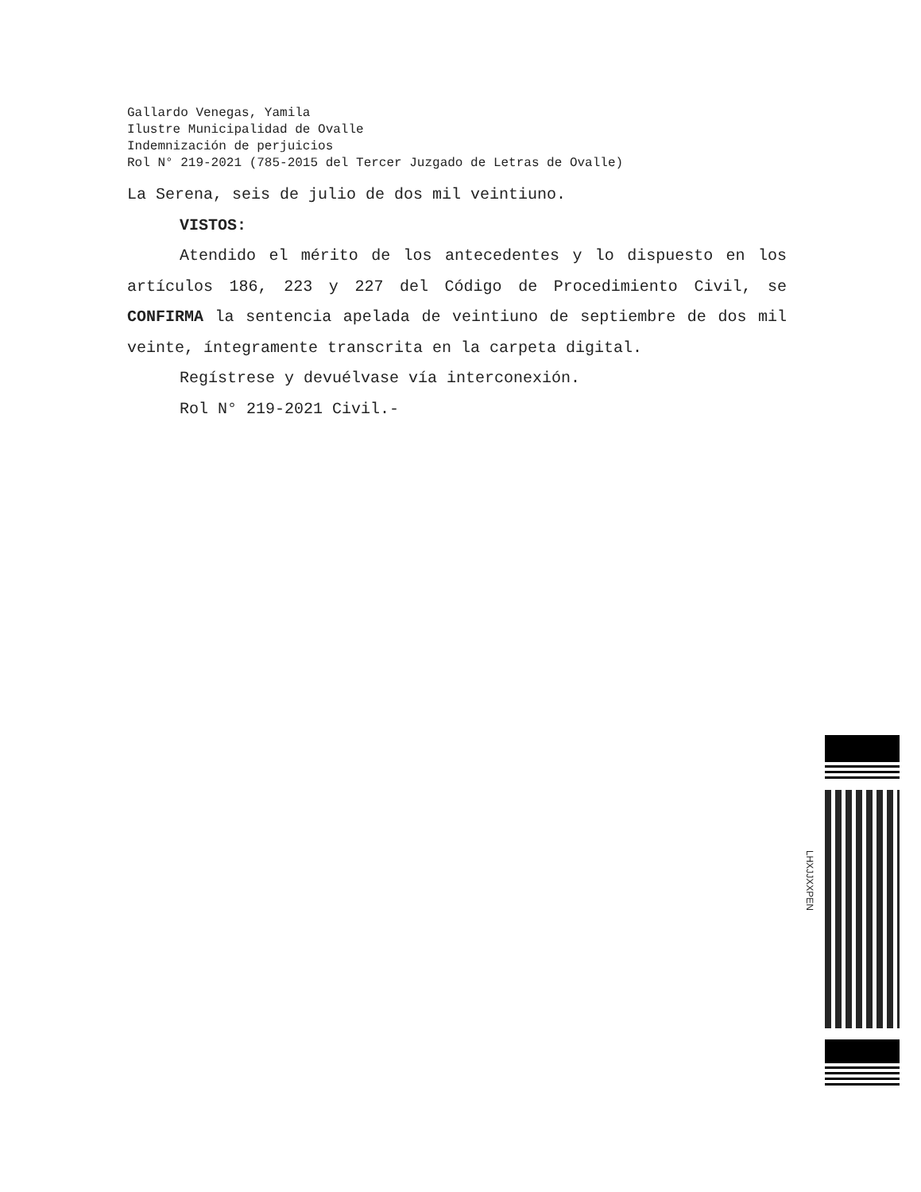Gallardo Venegas, Yamila
Ilustre Municipalidad de Ovalle
Indemnización de perjuicios
Rol N° 219-2021 (785-2015 del Tercer Juzgado de Letras de Ovalle)
La Serena, seis de julio de dos mil veintiuno.
VISTOS:
Atendido el mérito de los antecedentes y lo dispuesto en los artículos 186, 223 y 227 del Código de Procedimiento Civil, se CONFIRMA la sentencia apelada de veintiuno de septiembre de dos mil veinte, íntegramente transcrita en la carpeta digital.
Regístrese y devuélvase vía interconexión.
Rol N° 219-2021 Civil.-
LHXJJXXPEN